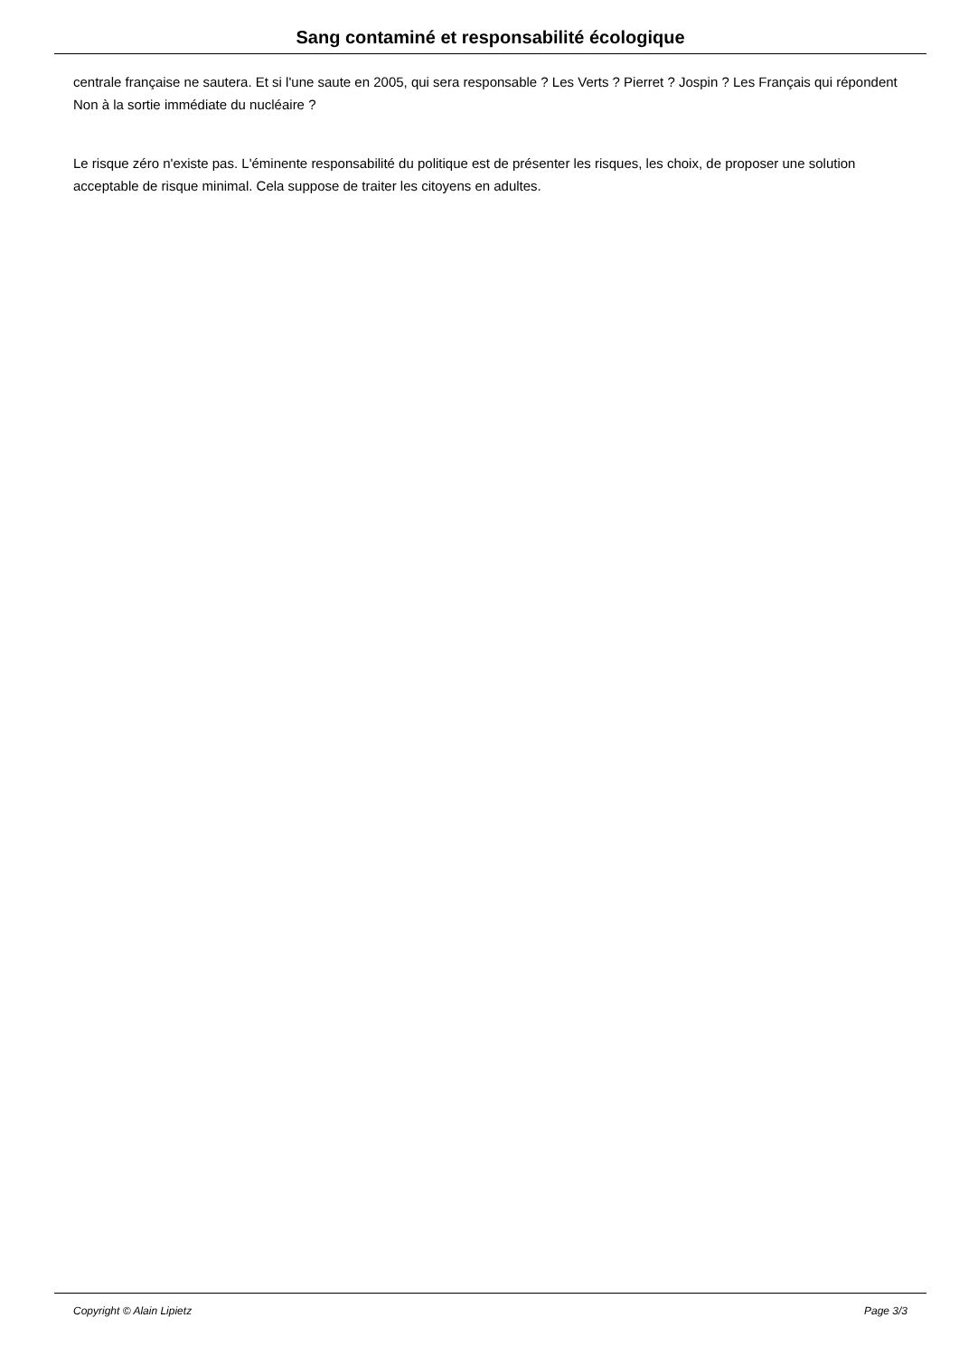Sang contaminé et responsabilité écologique
centrale française ne sautera. Et si l'une saute en 2005, qui sera responsable ? Les Verts ? Pierret ? Jospin ? Les Français qui répondent Non à la sortie immédiate du nucléaire ?
Le risque zéro n'existe pas. L'éminente responsabilité du politique est de présenter les risques, les choix, de proposer une solution acceptable de risque minimal. Cela suppose de traiter les citoyens en adultes.
Copyright © Alain Lipietz Page 3/3